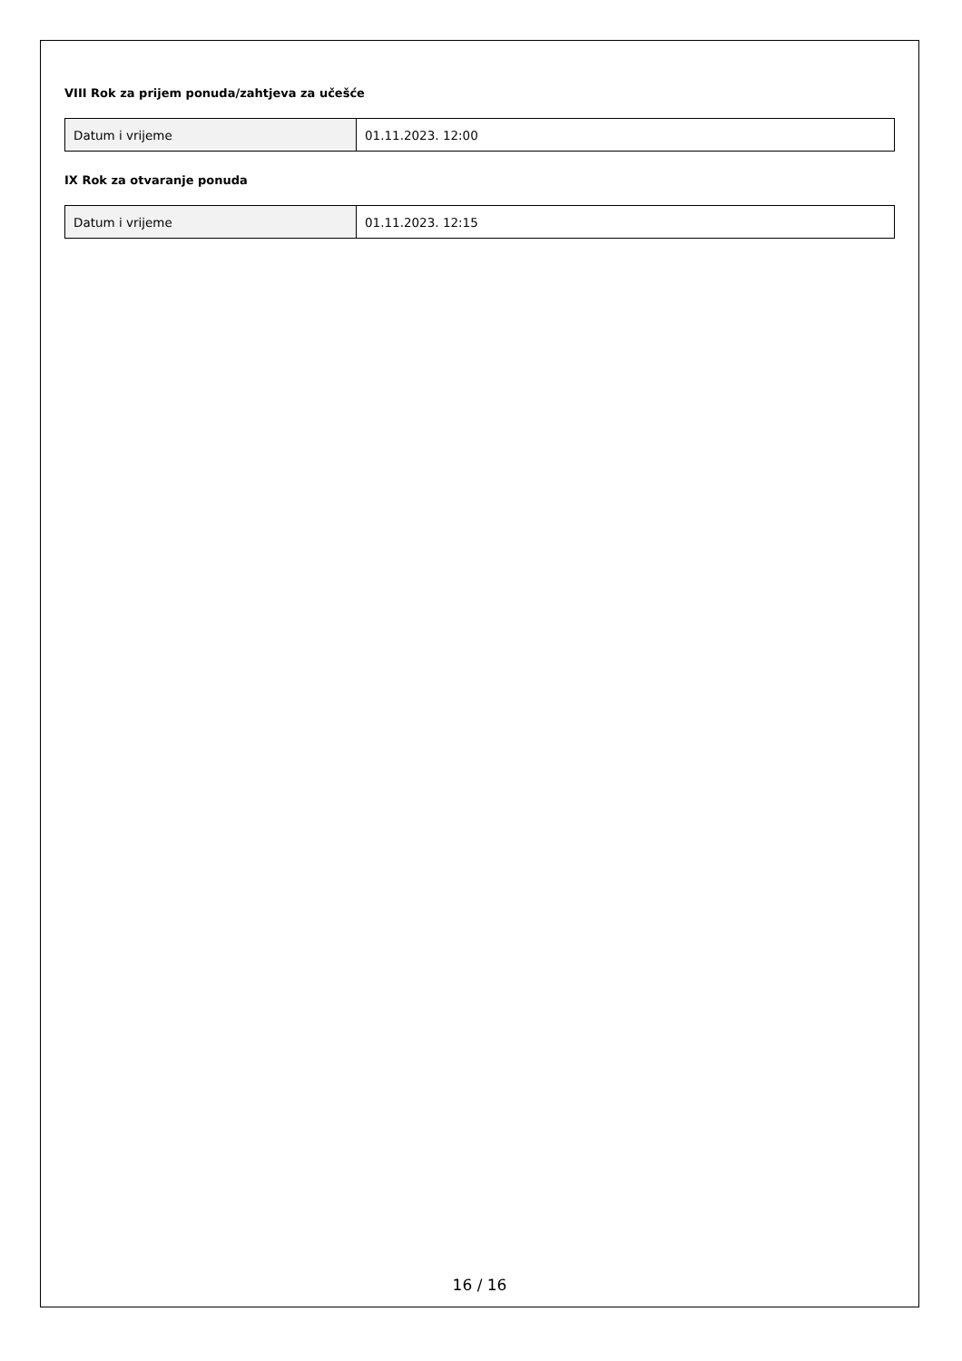VIII Rok za prijem ponuda/zahtjeva za učešće
| Datum i vrijeme | 01.11.2023. 12:00 |
IX Rok za otvaranje ponuda
| Datum i vrijeme | 01.11.2023. 12:15 |
16 / 16